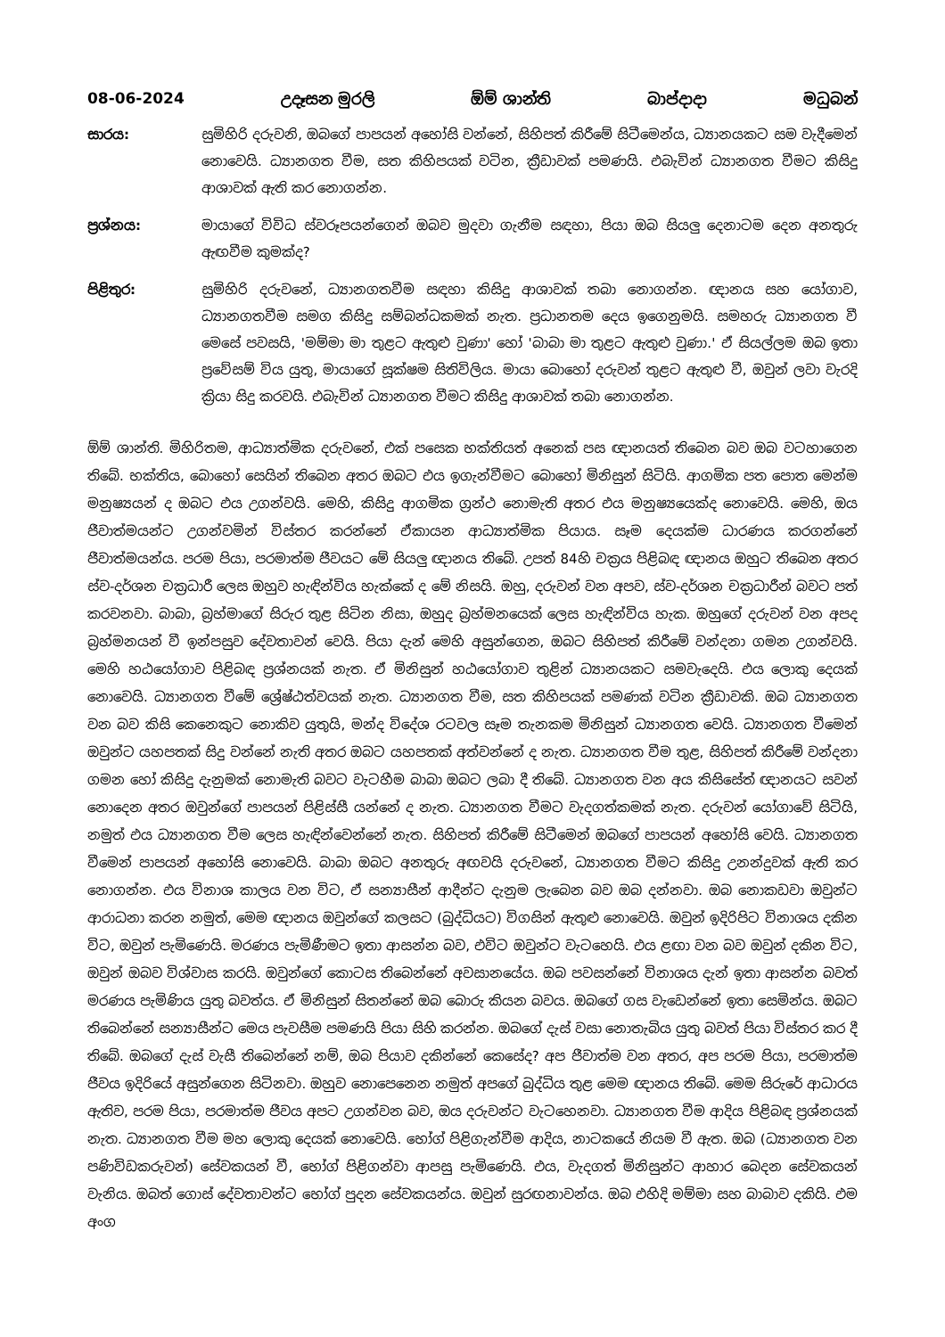08-06-2024 උදෑසන මුරලි ඕම් ශාන්ති බාප්දාදා මධුබන්
සාරය: සුමිහිරි දරුවනි, ඔබගේ පාපයන් අහෝසි වන්නේ, සිහිපත් කිරීමේ සිටීමෙන්ය, ධ්‍යානයකට සම වැදීමෙන් නොවෙයි. ධ්‍යානගත වීම, සත කිහිපයක් වටින, ක්‍රීඩාවක් පමණයි. එබැවින් ධ්‍යානගත වීමට කිසිදු ආශාවක් ඇති කර නොගන්න.
ප්‍රශ්නය: මායාගේ විවිධ ස්වරූපයන්ගෙන් ඔබව මුදවා ගැනීම සඳහා, පියා ඔබ සියලු දෙනාටම දෙන අනතුරු ඇඟවීම කුමක්ද?
පිළිතුර: සුමිහිරි දරුවනේ, ධ්‍යානගතවීම සඳහා කිසිදු ආශාවක් තබා නොගන්න. ඥානය සහ යෝගාව, ධ්‍යානගතවීම සමග කිසිදු සම්බන්ධකමක් නැත. ප්‍රධානතම දෙය ඉගෙනුමයි. සමහරු ධ්‍යානගත වී මෙසේ පවසයි, 'මම්මා මා තුළට ඇතුළු වුණා' හෝ 'බාබා මා තුළට ඇතුළු වුණා.' ඒ සියල්ලම ඔබ ඉතා ප්‍රවේසම් විය යුතු, මායාගේ සූක්ෂම සිතිවිලිය. මායා බොහෝ දරුවන් තුළට ඇතුළු වී, ඔවුන් ලවා වැරදි ක්‍රියා සිදු කරවයි. එබැවින් ධ්‍යානගත වීමට කිසිදු ආශාවක් තබා නොගන්න.
ඕම් ශාන්ති. මිහිරිතම, ආධ්‍යාත්මික දරුවනේ, එක් පසෙක භක්තියත් අනෙක් පස ඥානයත් තිබෙන බව ඔබ වටහාගෙන තිබේ. භක්තිය, බොහෝ සෙයින් තිබෙන අතර ඔබට එය ඉගැන්වීමට බොහෝ මිනිසුන් සිටියි. ආගමික පත පොත මෙන්ම මනුෂ්‍යයන් ද ඔබට එය උගන්වයි. මෙහි, කිසිදු ආගමික ග්‍රන්ථ නොමැති අතර එය මනුෂ්‍යයෙක්ද නොවෙයි. මෙහි, ඔය ජීවාත්මයන්ට උගන්වමින් විස්තර කරන්නේ ඒකායන ආධ්‍යාත්මික පියාය. සෑම දෙයක්ම ධාරණය කරගන්නේ ජීවාත්මයන්ය. පරම පියා, පරමාත්ම ජීවයට මේ සියලු ඥානය තිබේ. උපත් 84හි චක්‍රය පිළිබඳ ඥානය ඔහුට තිබෙන අතර ස්ව-දර්ශන චක්‍රධාරී ලෙස ඔහුව හැඳින්විය හැක්කේ ද මේ නිසයි. ඔහු, දරුවන් වන අපව, ස්ව-දර්ශන චක්‍රධාරීන් බවට පත් කරවනවා. බාබා, බ්‍රහ්මාගේ සිරුර තුළ සිටින නිසා, ඔහුද බ්‍රහ්මනයෙක් ලෙස හැඳින්විය හැක. ඔහුගේ දරුවන් වන අපද බ්‍රහ්මනයන් වී ඉන්පසුව දේවතාවන් වෙයි. පියා දැන් මෙහි අසුන්ගෙන, ඔබට සිහිපත් කිරීමේ වන්දනා ගමන උගන්වයි. මෙහි හඨයෝගාව පිළිබඳ ප්‍රශ්නයක් නැත. ඒ මිනිසුන් හඨයෝගාව තුළින් ධ්‍යානයකට සමවැදෙයි. එය ලොකු දෙයක් නොවෙයි. ධ්‍යානගත වීමේ ශ්‍රේෂ්ඨත්වයක් නැත. ධ්‍යානගත වීම, සත කිහිපයක් පමණක් වටින ක්‍රීඩාවකි. ඔබ ධ්‍යානගත වන බව කිසි කෙනෙකුට නොකිව යුතුයි, මන්ද විදේශ රටවල සෑම තැනකම මිනිසුන් ධ්‍යානගත වෙයි. ධ්‍යානගත වීමෙන් ඔවුන්ට යහපතක් සිදු වන්නේ නැති අතර ඔබට යහපතක් අත්වන්නේ ද නැත. ධ්‍යානගත වීම තුළ, සිහිපත් කිරීමේ වන්දනා ගමන හෝ කිසිදු දැනුමක් නොමැති බවට වැටහීම බාබා ඔබට ලබා දී තිබේ. ධ්‍යානගත වන අය කිසිසේත් ඥානයට සවන් නොදෙන අතර ඔවුන්ගේ පාපයන් පිළිස්සී යන්නේ ද නැත. ධ්‍යානගත වීමට වැදගත්කමක් නැත. දරුවන් යෝගාවේ සිටියි, නමුත් එය ධ්‍යානගත වීම ලෙස හැඳින්වෙන්නේ නැත. සිහිපත් කිරීමේ සිටීමෙන් ඔබගේ පාපයන් අහෝසි වෙයි. ධ්‍යානගත වීමෙන් පාපයන් අහෝසි නොවෙයි. බාබා ඔබට අනතුරු අඟවයි දරුවනේ, ධ්‍යානගත වීමට කිසිදු උනන්දුවක් ඇති කර නොගන්න. එය විනාශ කාලය වන විට, ඒ සන්‍යාසීන් ආදීන්ට දැනුම ලැබෙන බව ඔබ දන්නවා. ඔබ නොකඩවා ඔවුන්ට ආරාධනා කරන නමුත්, මෙම ඥානය ඔවුන්ගේ කලසට (බුද්ධියට) විගසින් ඇතුළු නොවෙයි. ඔවුන් ඉදිරිපිට විනාශය දකින විට, ඔවුන් පැමිණෙයි. මරණය පැමිණීමට ඉතා ආසන්න බව, එවිට ඔවුන්ට වැටහෙයි. එය ළඟා වන බව ඔවුන් දකින විට, ඔවුන් ඔබව විශ්වාස කරයි. ඔවුන්ගේ කොටස තිබෙන්නේ අවසානයේය. ඔබ පවසන්නේ විනාශය දැන් ඉතා ආසන්න බවත් මරණය පැමිණිය යුතු බවත්ය. ඒ මිනිසුන් සිතන්නේ ඔබ බොරු කියන බවය. ඔබගේ ගස වැඩෙන්නේ ඉතා සෙමින්ය. ඔබට තිබෙන්නේ සන්‍යාසීන්ට මෙය පැවසීම පමණයි පියා සිහි කරන්න. ඔබගේ දැස් වසා නොතැබිය යුතු බවත් පියා විස්තර කර දී තිබේ. ඔබගේ දැස් වැසී තිබෙන්නේ නම්, ඔබ පියාව දකින්නේ කෙසේද? අප ජීවාත්ම වන අතර, අප පරම පියා, පරමාත්ම ජීවය ඉදිරියේ අසුන්ගෙන සිටිනවා. ඔහුව නොපෙනෙන නමුත් අපගේ බුද්ධිය තුළ මෙම ඥානය තිබේ. මෙම සිරුරේ ආධාරය ඇතිව, පරම පියා, පරමාත්ම ජීවය අපට උගන්වන බව, ඔය දරුවන්ට වැටහෙනවා. ධ්‍යානගත වීම ආදිය පිළිබඳ ප්‍රශ්නයක් නැත. ධ්‍යානගත වීම මහ ලොකු දෙයක් නොවෙයි. භෝග් පිළිගැන්වීම ආදිය, නාටකයේ නියම වී ඇත. ඔබ (ධ්‍යානගත වන පණිවිඩකරුවන්) සේවකයන් වී, භෝග් පිළිගන්වා ආපසු පැමිණෙයි. එය, වැදගත් මිනිසුන්ට ආහාර බෙදන සේවකයන් වැනිය. ඔබත් ගොස් දේවතාවන්ට භෝග් පුදන සේවකයන්ය. ඔවුන් සුරඟනාවන්ය. ඔබ එහිදි මම්මා සහ බාබාව දකියි. එම අංග